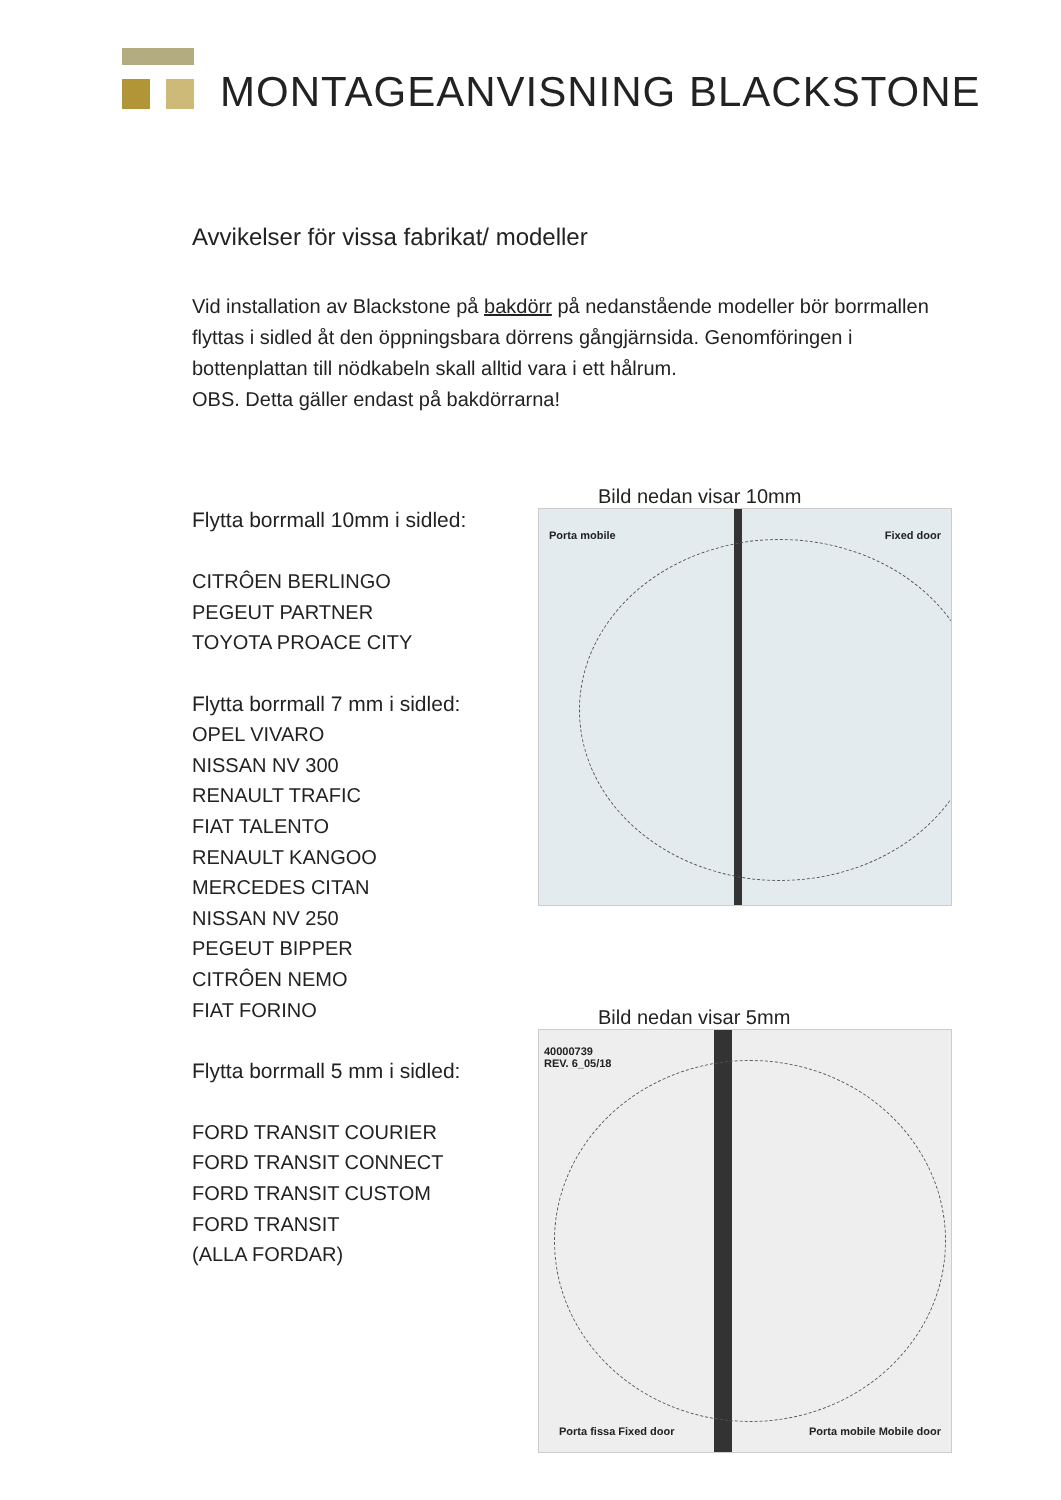MONTAGEANVISNING BLACKSTONE
Avvikelser för vissa fabrikat/ modeller
Vid installation av Blackstone på bakdörr på nedanstående modeller bör borrmallen flyttas i sidled åt den öppningsbara dörrens gångjärnsida. Genomföringen i bottenplattan till nödkabeln skall alltid vara i ett hålrum.
OBS. Detta gäller endast på bakdörrarna!
Flytta borrmall 10mm i sidled:
CITRÔEN BERLINGO
PEGEUT PARTNER
TOYOTA PROACE CITY
Flytta borrmall 7 mm i sidled:
OPEL VIVARO
NISSAN NV 300
RENAULT TRAFIC
FIAT TALENTO
RENAULT KANGOO
MERCEDES CITAN
NISSAN NV 250
PEGEUT BIPPER
CITRÔEN NEMO
FIAT FORINO
Flytta borrmall 5 mm i sidled:
FORD TRANSIT COURIER
FORD TRANSIT CONNECT
FORD TRANSIT CUSTOM
FORD TRANSIT
(ALLA FORDAR)
Bild nedan visar 10mm
Porta mobile Fixed door
Bild nedan visar 5mm
40000739
REV. 6_05/18
Porta fissa Fixed door Porta mobile Mobile door